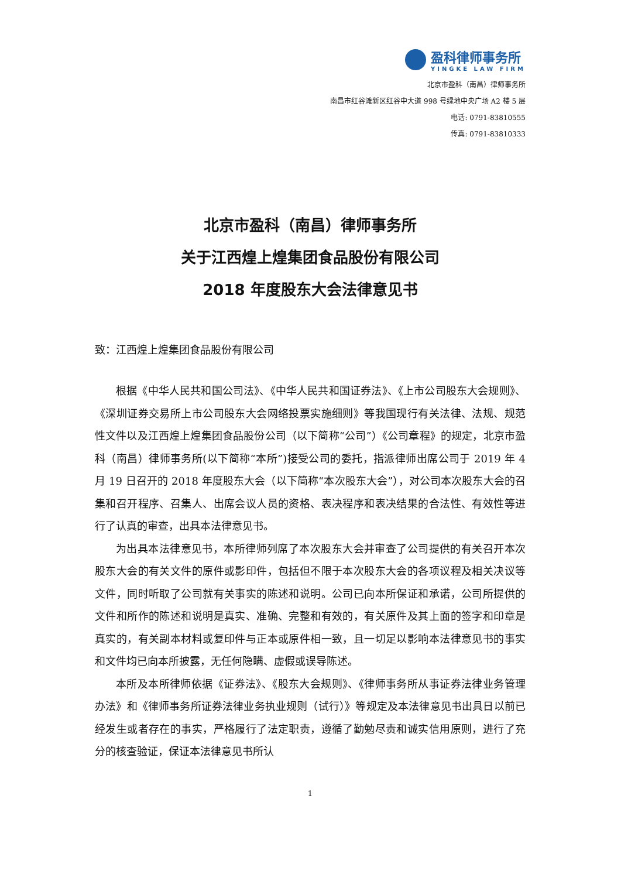盈科律师事务所
YINGKE LAW FIRM
北京市盈科（南昌）律师事务所
南昌市红谷滩新区红谷中大道 998 号绿地中央广场 A2 楼 5 层
电话: 0791-83810555
传真: 0791-83810333
北京市盈科（南昌）律师事务所
关于江西煌上煌集团食品股份有限公司
2018 年度股东大会法律意见书
致：江西煌上煌集团食品股份有限公司
根据《中华人民共和国公司法》、《中华人民共和国证券法》、《上市公司股东大会规则》、《深圳证券交易所上市公司股东大会网络投票实施细则》等我国现行有关法律、法规、规范性文件以及江西煌上煌集团食品股份公司（以下简称“公司”）《公司章程》的规定，北京市盈科（南昌）律师事务所(以下简称“本所”)接受公司的委托，指派律师出席公司于 2019 年 4 月 19 日召开的 2018 年度股东大会（以下简称“本次股东大会”），对公司本次股东大会的召集和召开程序、召集人、出席会议人员的资格、表决程序和表决结果的合法性、有效性等进行了认真的审查，出具本法律意见书。
为出具本法律意见书，本所律师列席了本次股东大会并审查了公司提供的有关召开本次股东大会的有关文件的原件或影印件，包括但不限于本次股东大会的各项议程及相关决议等文件，同时听取了公司就有关事实的陈述和说明。公司已向本所保证和承诺，公司所提供的文件和所作的陈述和说明是真实、准确、完整和有效的，有关原件及其上面的签字和印章是真实的，有关副本材料或复印件与正本或原件相一致，且一切足以影响本法律意见书的事实和文件均已向本所披露，无任何隐瞒、虚假或误导陈述。
本所及本所律师依据《证券法》、《股东大会规则》、《律师事务所从事证券法律业务管理办法》和《律师事务所证券法律业务执业规则（试行）》等规定及本法律意见书出具日以前已经发生或者存在的事实，严格履行了法定职责，遵循了勤勉尽责和诚实信用原则，进行了充分的核查验证，保证本法律意见书所认
1